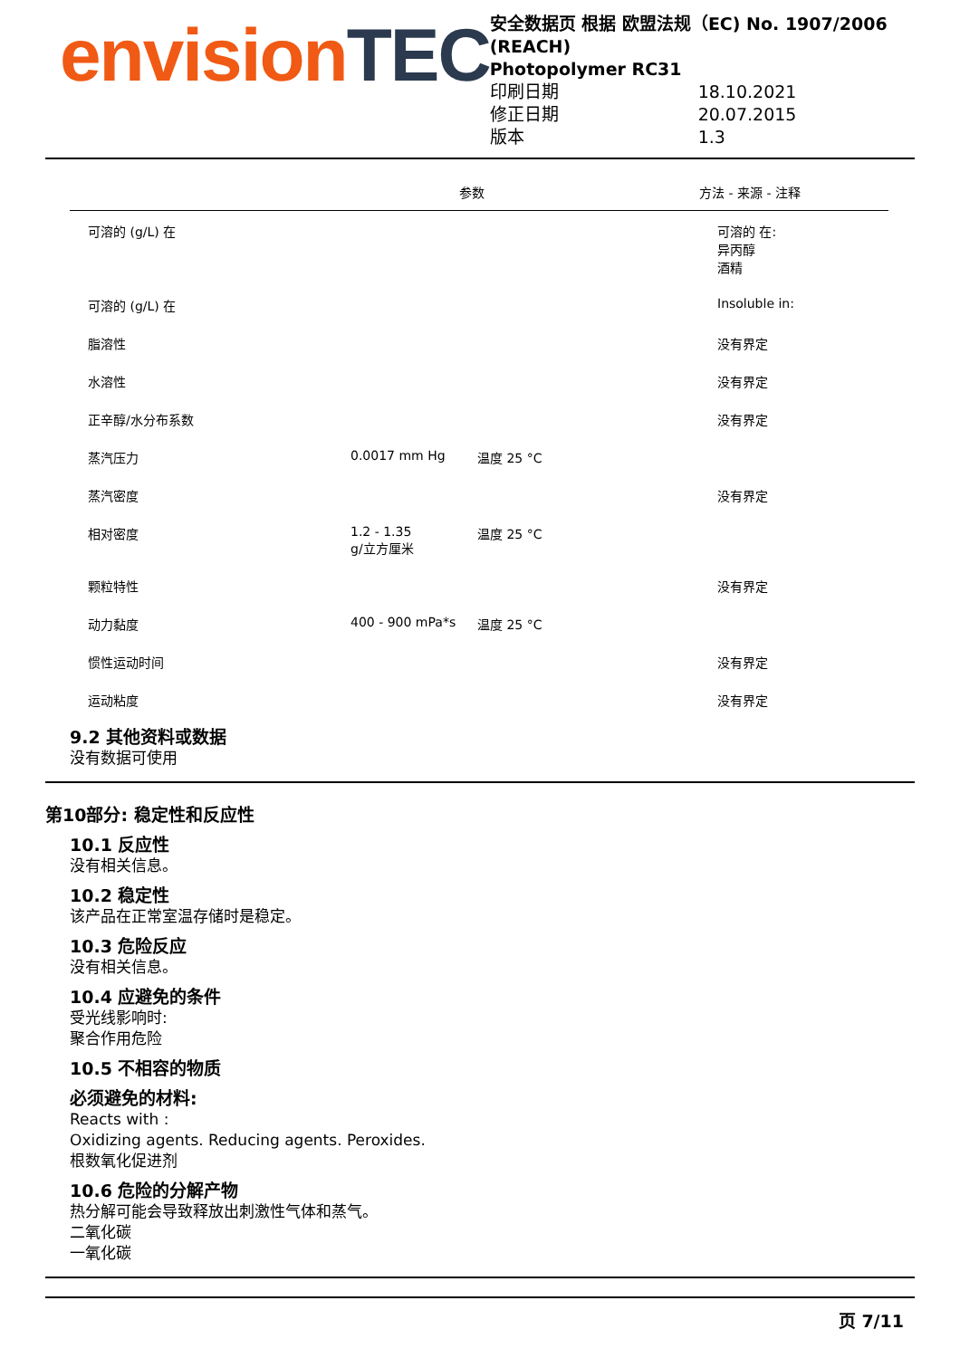envisionTEC
安全数据页 根据 欧盟法规（EC) No. 1907/2006 (REACH)
Photopolymer RC31
印刷日期 18.10.2021
修正日期 20.07.2015
版本 1.3
| | | 参数 | 方法 - 来源 - 注释 |
| --- | --- | --- | --- |
| 可溶的 (g/L) 在 | | | 可溶的 在: 异丙醇 酒精 |
| 可溶的 (g/L) 在 | | | Insoluble in: |
| 脂溶性 | | | 没有界定 |
| 水溶性 | | | 没有界定 |
| 正辛醇/水分布系数 | | | 没有界定 |
| 蒸汽压力 | 0.0017 mm Hg | 温度 25 °C | |
| 蒸汽密度 | | | 没有界定 |
| 相对密度 | 1.2 - 1.35 g/立方厘米 | 温度 25 °C | |
| 颗粒特性 | | | 没有界定 |
| 动力黏度 | 400 - 900 mPa*s | 温度 25 °C | |
| 惯性运动时间 | | | 没有界定 |
| 运动粘度 | | | 没有界定 |
9.2 其他资料或数据
没有数据可使用
第10部分: 稳定性和反应性
10.1 反应性
没有相关信息。
10.2 稳定性
该产品在正常室温存储时是稳定。
10.3 危险反应
没有相关信息。
10.4 应避免的条件
受光线影响时:
聚合作用危险
10.5 不相容的物质
必须避免的材料:
Reacts with :
Oxidizing agents. Reducing agents. Peroxides.
根数氧化促进剂
10.6 危险的分解产物
热分解可能会导致释放出刺激性气体和蒸气。
二氧化碳
一氧化碳
页 7/11